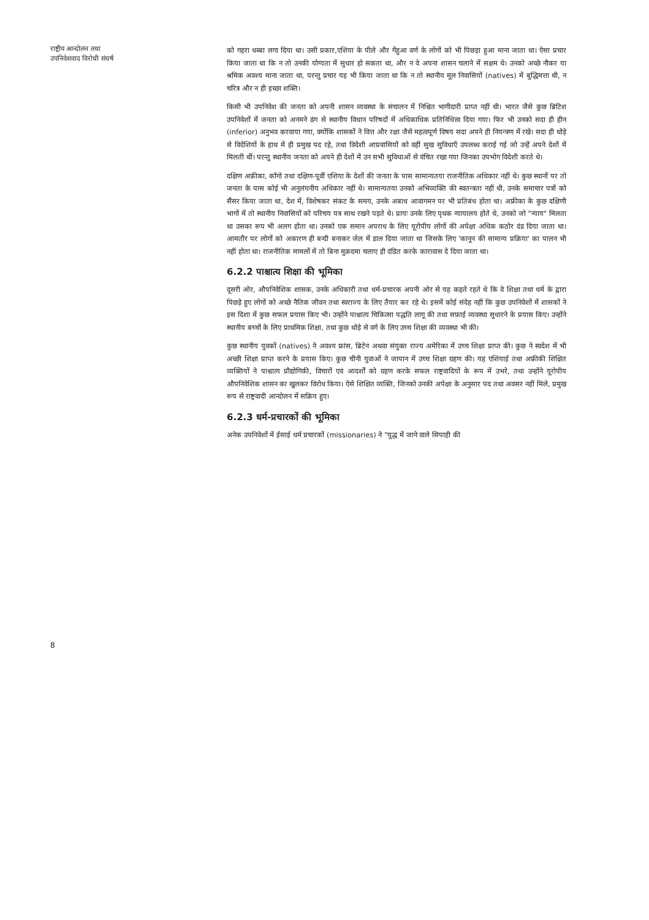राष्ट्रीय आन्दोलन तथा
उपनिवेशवाद विरोधी संघर्ष
8
को गहरा धब्बा लगा दिया था। उसी प्रकार,एशिया के पीले और गेंहुआ वर्ण के लोगों को भी पिछड़ा हुआ माना जाता था। ऐसा प्रचार किया जाता था कि न तो उनकी योग्यता में सुधार हो सकता था, और न वे अपना शासन चलाने में सक्षम थे। उनको अच्छे नौकर या श्रमिक अवश्य माना जाता था, परन्तु प्रचार यह भी किया जाता था कि न तो स्थानीय मूल निवासियों (natives) में बुद्धिमत्ता थी, न चरित्र और न ही इच्छा शक्ति।
किसी भी उपनिवेश की जनता को अपनी शासन व्यवस्था के संचालन में निश्चित भागीदारी प्राप्त नहीं थी। भारत जैसे कुछ ब्रिटिश उपनिवेशों में जनता को अनमने ढंग से स्थानीय विधान परिषदों में अधिकाधिक प्रतिनिधित्त्व दिया गया। फिर भी उनको सदा ही हीन (inferior) अनुभव करवाया गया, क्योंकि शासकों ने वित्त और रक्षा जैसे महत्वपूर्ण विषय सदा अपने ही नियन्त्रण में रखे। सदा ही थोड़े से विदेशियों के हाथ में ही प्रमुख पद रहे, तथा विदेशी आप्रवासियों को वहीं सुख सुविधाएँ उपलब्ध कराई गई जो उन्हें अपने देशों में मिलती थीं। परन्तु स्थानीय जनता को अपने ही देशों में उन सभी सुविधाओं से वंचित रखा गया जिनका उपभोग विदेशी करते थे।
दक्षिण अफ्रीका, काँगो तथा दक्षिण-पूर्वी एशिया के देशों की जनता के पास सामान्यतया राजनीतिक अधिकार नहीं थे। कुछ स्थानों पर तो जनता के पास कोई भी अनुलंघनीय अधिकार नहीं थे। सामान्यतया उनको अभिव्यक्ति की स्वतन्त्रता नहीं थी, उनके समाचार पत्रों को सैंसर किया जाता था, देश में, विशेषकर संकट के समय, उनके अबाध आवागमन पर भी प्रतिबंध होता था। अफ्रीका के कुछ दक्षिणी भागों में तो स्थानीय निवासियों को परिचय पत्र साथ रखने पड़ते थे। प्रायः उनके लिए पृथक न्यायालय होते थे, उनको जो "न्याय" मिलता था उसका रूप भी अलग होता था। उनको एक समान अपराध के लिए यूरोपीय लोगों की अपेक्षा अधिक कठोर दंड दिया जाता था। आमतौर पर लोगों को अकारण ही बन्दी बनाकर जेल में डाल दिया जाता था जिसके लिए 'कानून की सामान्य प्रक्रिया' का पालन भी नहीं होता था। राजनीतिक मामलों में तो बिना मुक़दमा चलाए ही दंडित करके कारावास दे दिया जाता था।
6.2.2 पाश्चात्य शिक्षा की भूमिका
दूसरी ओर, औपनिवेशिक शासक, उनके अधिकारी तथा धर्म-प्रचारक अपनी ओर से यह कहते रहते थे कि वे शिक्षा तथा धर्म के द्वारा पिछड़े हुए लोगों को अच्छे नैतिक जीवन तथा स्वराज्य के लिए तैयार कर रहे थे। इसमें कोई संदेह नहीं कि कुछ उपनिवेशों में शासकों ने इस दिशा में कुछ सफल प्रयास किए भी। उन्होंने पाश्चात्य चिकित्सा पद्धति लागू की तथा सफ़ाई व्यवस्था सुधारने के प्रयास किए। उन्होंने स्थानीय बच्चों के लिए प्राथमिक शिक्षा, तथा कुछ थोड़े से वर्ग के लिए उच्च शिक्षा की व्यवस्था भी की।
कुछ स्थानीय युवकों (natives) ने अवश्य फ्रांस, ब्रिटेन अथवा संयुक्त राज्य अमेरिका में उच्च शिक्षा प्राप्त की। कुछ ने स्वदेश में भी अच्छी शिक्षा प्राप्त करने के प्रयास किए। कुछ चीनी युवाओं ने जापान में उच्च शिक्षा ग्रहण की। यह एशियाई तथा अफ्रीकी शिक्षित व्यक्तियों ने पाश्चात्य प्रौद्योगिकी, विचारों एवं आदर्शों को ग्रहण करके सफल राष्ट्रवादियों के रूप में उभरे, तथा उन्होंने यूरोपीय औपनिवेशिक शासन का खुलकर विरोध किया। ऐसे शिक्षित व्यक्ति, जिनको उनकी अपेक्षा के अनुसार पद तथा अवसर नहीं मिले, प्रमुख रूप से राष्ट्रवादी आन्दोलन में सक्रिय हुए।
6.2.3 धर्म-प्रचारकों की भूमिका
अनेक उपनिवेशों में ईसाई धर्म प्रचारकों (missionaries) ने "युद्ध में जाने वाले सिपाही की